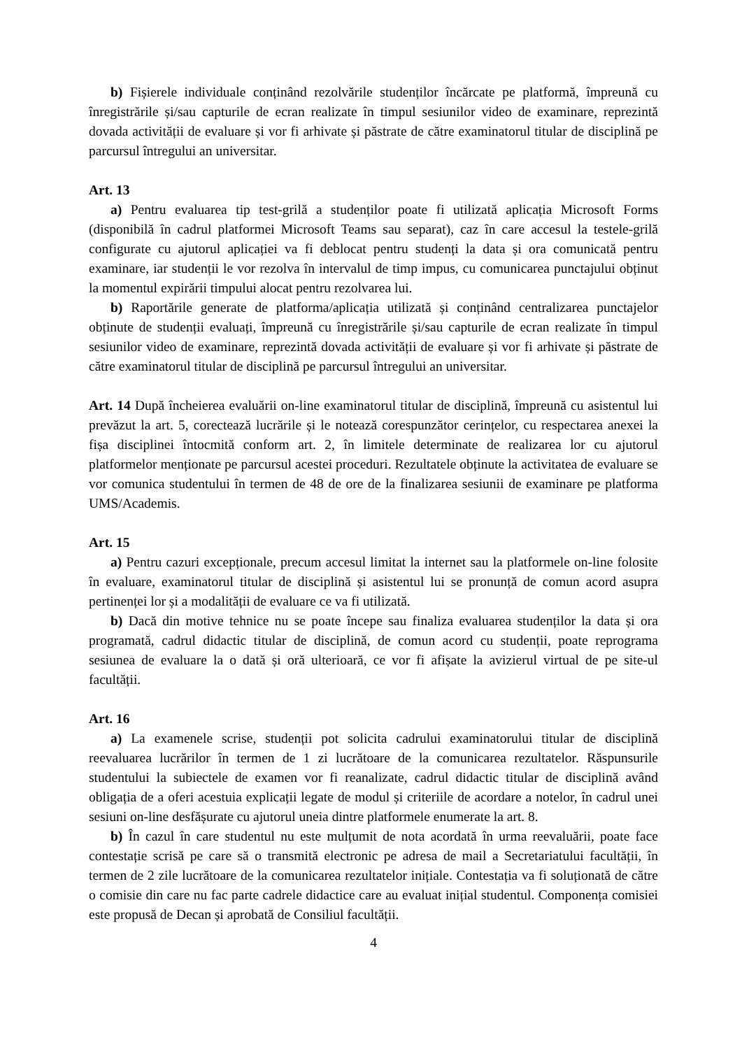b) Fișierele individuale conținând rezolvările studenților încărcate pe platformă, împreună cu înregistrările și/sau capturile de ecran realizate în timpul sesiunilor video de examinare, reprezintă dovada activității de evaluare și vor fi arhivate și păstrate de către examinatorul titular de disciplină pe parcursul întregului an universitar.
Art. 13
a) Pentru evaluarea tip test-grilă a studenților poate fi utilizată aplicația Microsoft Forms (disponibilă în cadrul platformei Microsoft Teams sau separat), caz în care accesul la testele-grilă configurate cu ajutorul aplicației va fi deblocat pentru studenți la data și ora comunicată pentru examinare, iar studenții le vor rezolva în intervalul de timp impus, cu comunicarea punctajului obținut la momentul expirării timpului alocat pentru rezolvarea lui.
b) Raportările generate de platforma/aplicația utilizată și conținând centralizarea punctajelor obținute de studenții evaluați, împreună cu înregistrările și/sau capturile de ecran realizate în timpul sesiunilor video de examinare, reprezintă dovada activității de evaluare și vor fi arhivate și păstrate de către examinatorul titular de disciplină pe parcursul întregului an universitar.
Art. 14 După încheierea evaluării on-line examinatorul titular de disciplină, împreună cu asistentul lui prevăzut la art. 5, corectează lucrările și le notează corespunzător cerințelor, cu respectarea anexei la fișa disciplinei întocmită conform art. 2, în limitele determinate de realizarea lor cu ajutorul platformelor menționate pe parcursul acestei proceduri. Rezultatele obținute la activitatea de evaluare se vor comunica studentului în termen de 48 de ore de la finalizarea sesiunii de examinare pe platforma UMS/Academis.
Art. 15
a) Pentru cazuri excepționale, precum accesul limitat la internet sau la platformele on-line folosite în evaluare, examinatorul titular de disciplină și asistentul lui se pronunță de comun acord asupra pertinenței lor și a modalității de evaluare ce va fi utilizată.
b) Dacă din motive tehnice nu se poate începe sau finaliza evaluarea studenților la data și ora programată, cadrul didactic titular de disciplină, de comun acord cu studenții, poate reprograma sesiunea de evaluare la o dată și oră ulterioară, ce vor fi afișate la avizierul virtual de pe site-ul facultății.
Art. 16
a) La examenele scrise, studenții pot solicita cadrului examinatorului titular de disciplină reevaluarea lucrărilor în termen de 1 zi lucrătoare de la comunicarea rezultatelor. Răspunsurile studentului la subiectele de examen vor fi reanalizate, cadrul didactic titular de disciplină având obligația de a oferi acestuia explicații legate de modul și criteriile de acordare a notelor, în cadrul unei sesiuni on-line desfășurate cu ajutorul uneia dintre platformele enumerate la art. 8.
b) În cazul în care studentul nu este mulțumit de nota acordată în urma reevaluării, poate face contestație scrisă pe care să o transmită electronic pe adresa de mail a Secretariatului facultății, în termen de 2 zile lucrătoare de la comunicarea rezultatelor inițiale. Contestația va fi soluționată de către o comisie din care nu fac parte cadrele didactice care au evaluat inițial studentul. Componența comisiei este propusă de Decan și aprobată de Consiliul facultății.
4